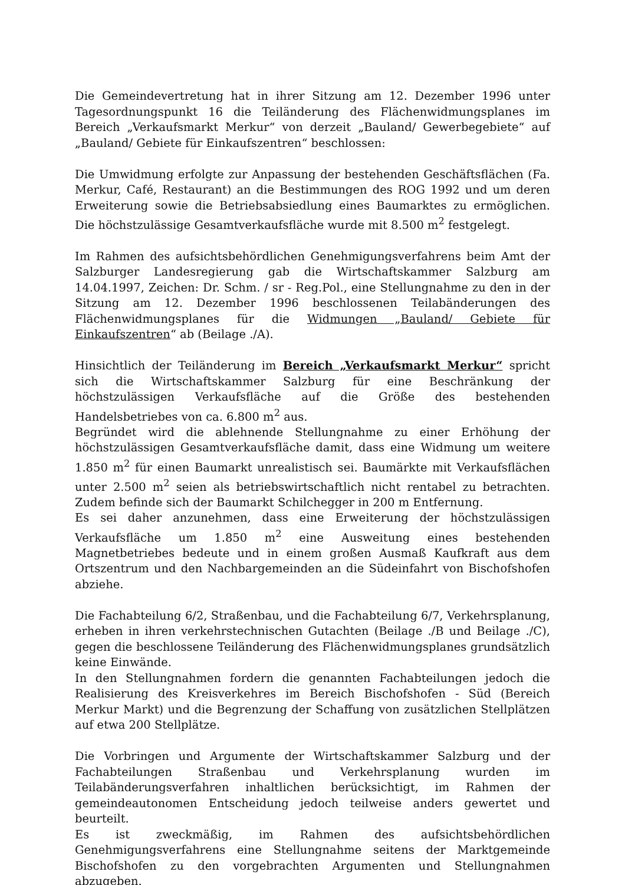Die Gemeindevertretung hat in ihrer Sitzung am 12. Dezember 1996 unter Tagesordnungspunkt 16 die Teiländerung des Flächenwidmungsplanes im Bereich „Verkaufsmarkt Merkur“ von derzeit „Bauland/ Gewerbegebiete“ auf „Bauland/ Gebiete für Einkaufszentren“ beschlossen:
Die Umwidmung erfolgte zur Anpassung der bestehenden Geschäftsflächen (Fa. Merkur, Café, Restaurant) an die Bestimmungen des ROG 1992 und um deren Erweiterung sowie die Betriebsabsiedlung eines Baumarktes zu ermöglichen. Die höchstzulässige Gesamtverkaufsfläche wurde mit 8.500 m<sup>2</sup> festgelegt.
Im Rahmen des aufsichtsbehördlichen Genehmigungsverfahrens beim Amt der Salzburger Landesregierung gab die Wirtschaftskammer Salzburg am 14.04.1997, Zeichen: Dr. Schm. / sr - Reg.Pol., eine Stellungnahme zu den in der Sitzung am 12. Dezember 1996 beschlossenen Teilabänderungen des Flächenwidmungsplanes für die Widmungen „Bauland/ Gebiete für Einkaufszentren“ ab (Beilage ./A).
Hinsichtlich der Teiländerung im Bereich „Verkaufsmarkt Merkur“ spricht sich die Wirtschaftskammer Salzburg für eine Beschränkung der höchstzulässigen Verkaufsfläche auf die Größe des bestehenden Handelsbetriebes von ca. 6.800 m<sup>2</sup> aus.
Begründet wird die ablehnende Stellungnahme zu einer Erhöhung der höchstzulässigen Gesamtverkaufsfläche damit, dass eine Widmung um weitere 1.850 m<sup>2</sup> für einen Baumarkt unrealistisch sei. Baumärkte mit Verkaufsflächen unter 2.500 m<sup>2</sup> seien als betriebswirtschaftlich nicht rentabel zu betrachten. Zudem befinde sich der Baumarkt Schilchegger in 200 m Entfernung.
Es sei daher anzunehmen, dass eine Erweiterung der höchstzulässigen Verkaufsfläche um 1.850 m<sup>2</sup> eine Ausweitung eines bestehenden Magnetbetriebes bedeute und in einem großen Ausmaß Kaufkraft aus dem Ortszentrum und den Nachbargemeinden an die Südeinfahrt von Bischofshofen abziehe.
Die Fachabteilung 6/2, Straßenbau, und die Fachabteilung 6/7, Verkehrsplanung, erheben in ihren verkehrstechnischen Gutachten (Beilage ./B und Beilage ./C), gegen die beschlossene Teiländerung des Flächenwidmungsplanes grundsätzlich keine Einwände.
In den Stellungnahmen fordern die genannten Fachabteilungen jedoch die Realisierung des Kreisverkehres im Bereich Bischofshofen - Süd (Bereich Merkur Markt) und die Begrenzung der Schaffung von zusätzlichen Stellplätzen auf etwa 200 Stellplätze.
Die Vorbringen und Argumente der Wirtschaftskammer Salzburg und der Fachabteilungen Straßenbau und Verkehrsplanung wurden im Teilabänderungsverfahren inhaltlichen berücksichtigt, im Rahmen der gemeindeautonomen Entscheidung jedoch teilweise anders gewertet und beurteilt.
Es ist zweckmäßig, im Rahmen des aufsichtsbehördlichen Genehmigungsverfahrens eine Stellungnahme seitens der Marktgemeinde Bischofshofen zu den vorgebrachten Argumenten und Stellungnahmen abzugeben.